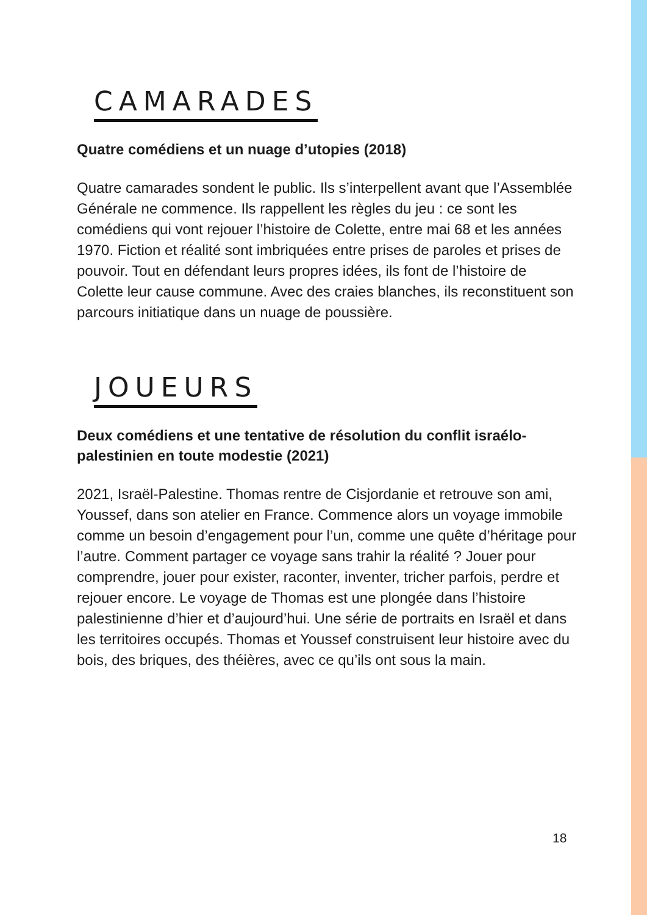CAMARADES
Quatre comédiens et un nuage d’utopies (2018)
Quatre camarades sondent le public. Ils s’interpellent avant que l’Assemblée Générale ne commence. Ils rappellent les règles du jeu : ce sont les comédiens qui vont rejouer l’histoire de Colette, entre mai 68 et les années 1970. Fiction et réalité sont imbriquées entre prises de paroles et prises de pouvoir. Tout en défendant leurs propres idées, ils font de l’histoire de Colette leur cause commune. Avec des craies blanches, ils reconstituent son parcours initiatique dans un nuage de poussière.
JOUEURS
Deux comédiens et une tentative de résolution du conflit israélo-palestinien en toute modestie (2021)
2021, Israël-Palestine. Thomas rentre de Cisjordanie et retrouve son ami, Youssef, dans son atelier en France. Commence alors un voyage immobile comme un besoin d’engagement pour l’un, comme une quête d’héritage pour l’autre. Comment partager ce voyage sans trahir la réalité ? Jouer pour comprendre, jouer pour exister, raconter, inventer, tricher parfois, perdre et rejouer encore. Le voyage de Thomas est une plongée dans l’histoire palestinienne d’hier et d’aujourd’hui. Une série de portraits en Israël et dans les territoires occupés. Thomas et Youssef construisent leur histoire avec du bois, des briques, des théières, avec ce qu’ils ont sous la main.
18